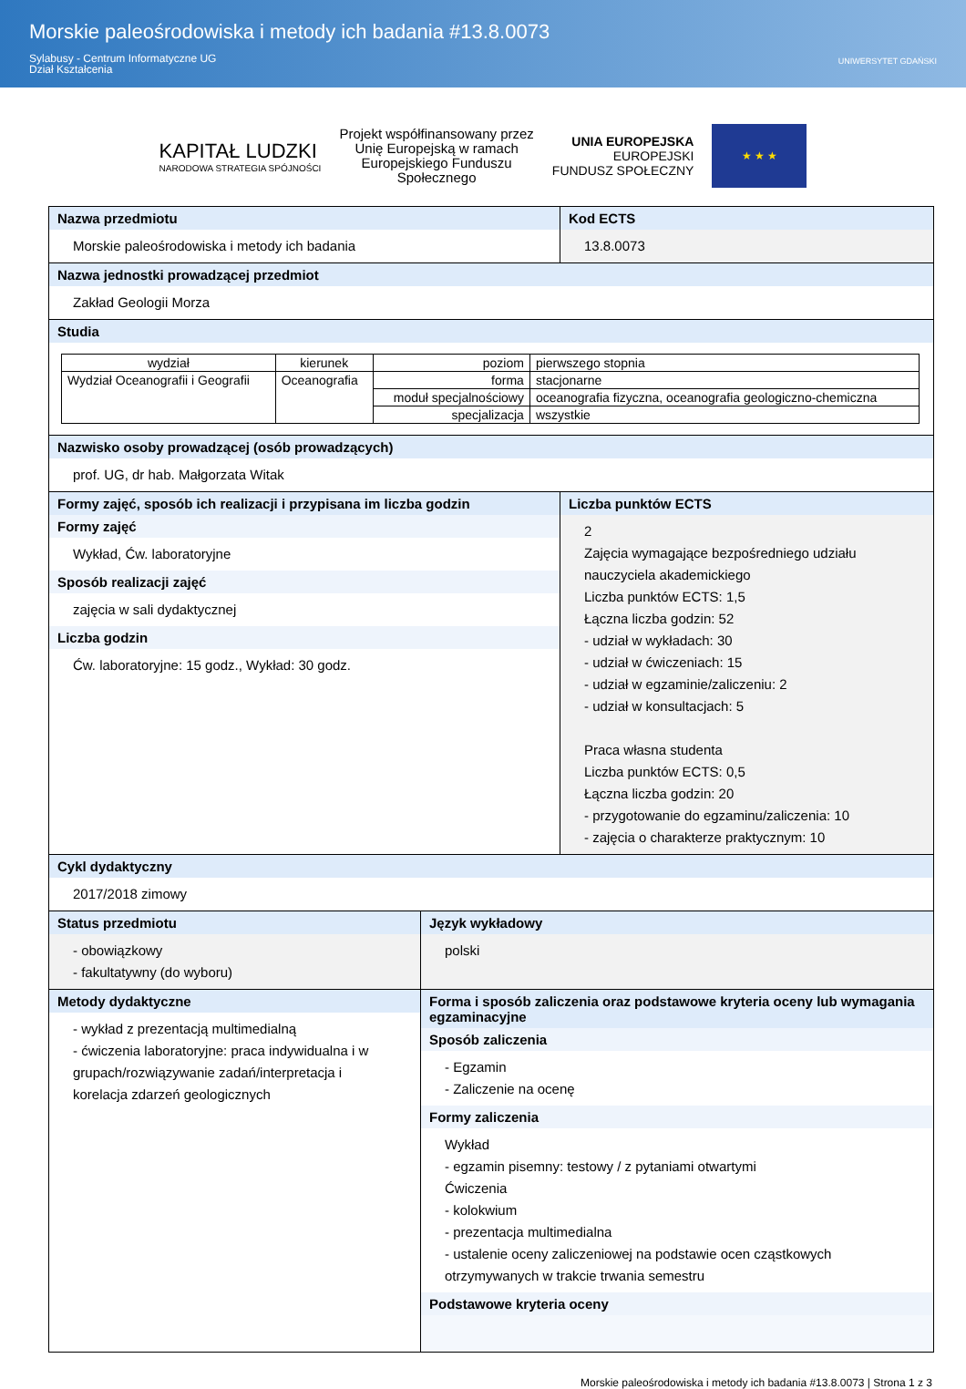Morskie paleośrodowiska i metody ich badania #13.8.0073
Sylabusy - Centrum Informatyczne UG
Dział Kształcenia
UNIWERSYTET GDAŃSKI
KAPITAŁ LUDZKI
NARODOWA STRATEGIA SPÓJNOŚCI
Projekt współfinansowany przez
Unię Europejską w ramach
Europejskiego Funduszu
Społecznego
UNIA EUROPEJSKA
EUROPEJSKI
FUNDUSZ SPOŁECZNY
★ ★ ★
Nazwa przedmiotu
Morskie paleośrodowiska i metody ich badania
Kod ECTS
13.8.0073
Nazwa jednostki prowadzącej przedmiot
Zakład Geologii Morza
Studia
| wydział | kierunek | poziom | pierwszego stopnia |
| Wydział Oceanografii i Geografii | Oceanografia | forma | stacjonarne |
| | | moduł specjalnościowy | oceanografia fizyczna, oceanografia geologiczno-chemiczna |
| | | specjalizacja | wszystkie |
Nazwisko osoby prowadzącej (osób prowadzących)
prof. UG, dr hab. Małgorzata Witak
Formy zajęć, sposób ich realizacji i przypisana im liczba godzin
Formy zajęć
Wykład, Ćw. laboratoryjne
Sposób realizacji zajęć
zajęcia w sali dydaktycznej
Liczba godzin
Ćw. laboratoryjne: 15 godz., Wykład: 30 godz.
Liczba punktów ECTS
2
Zajęcia wymagające bezpośredniego udziału nauczyciela akademickiego
Liczba punktów ECTS: 1,5
Łączna liczba godzin: 52
- udział w wykładach: 30
- udział w ćwiczeniach: 15
- udział w egzaminie/zaliczeniu: 2
- udział w konsultacjach: 5
Praca własna studenta
Liczba punktów ECTS: 0,5
Łączna liczba godzin: 20
- przygotowanie do egzaminu/zaliczenia: 10
- zajęcia o charakterze praktycznym: 10
Cykl dydaktyczny
2017/2018 zimowy
Status przedmiotu
- obowiązkowy
- fakultatywny (do wyboru)
Język wykładowy
polski
Metody dydaktyczne
- wykład z prezentacją multimedialną
- ćwiczenia laboratoryjne: praca indywidualna i w grupach/rozwiązywanie zadań/interpretacja i korelacja zdarzeń geologicznych
Forma i sposób zaliczenia oraz podstawowe kryteria oceny lub wymagania egzaminacyjne
Sposób zaliczenia
- Egzamin
- Zaliczenie na ocenę
Formy zaliczenia
Wykład
- egzamin pisemny: testowy / z pytaniami otwartymi
Ćwiczenia
- kolokwium
- prezentacja multimedialna
- ustalenie oceny zaliczeniowej na podstawie ocen cząstkowych otrzymywanych w trakcie trwania semestru
Podstawowe kryteria oceny
Morskie paleośrodowiska i metody ich badania #13.8.0073 | Strona 1 z 3